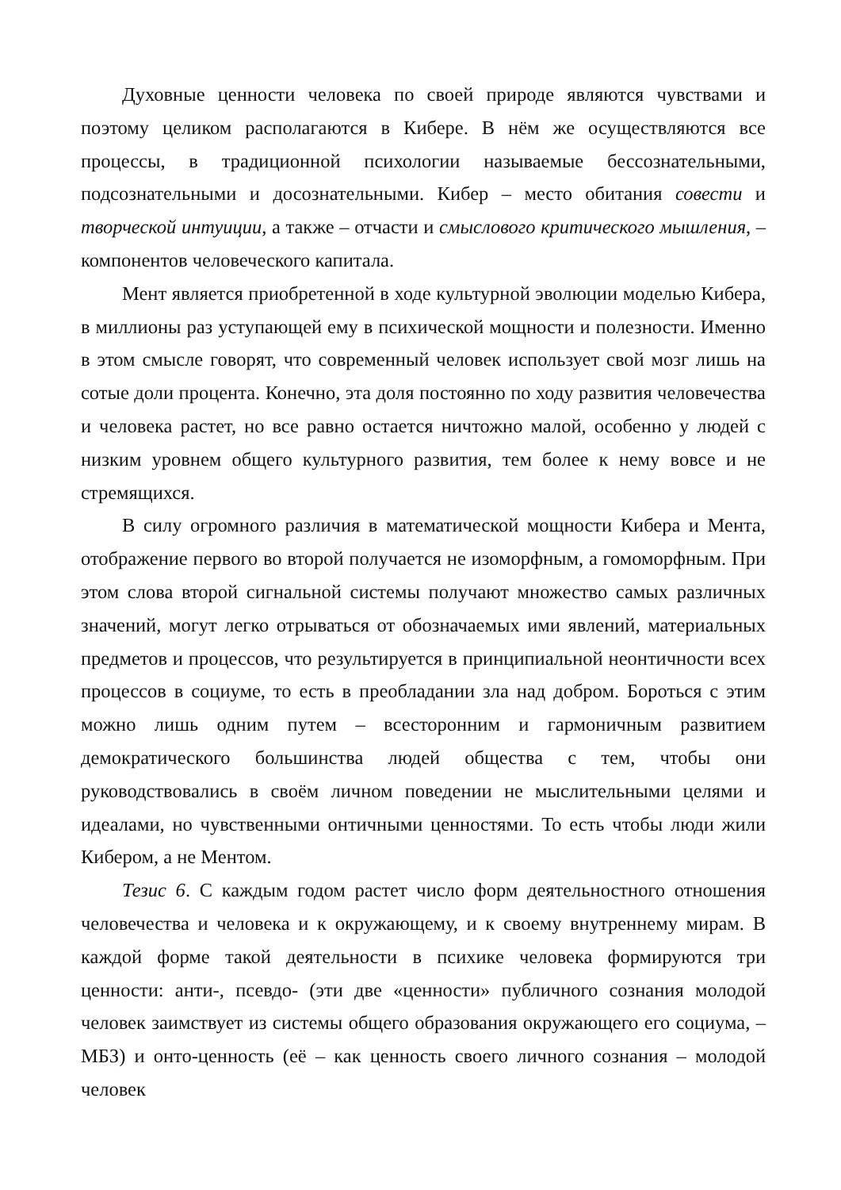Духовные ценности человека по своей природе являются чувствами и поэтому целиком располагаются в Кибере. В нём же осуществляются все процессы, в традиционной психологии называемые бессознательными, подсознательными и досознательными. Кибер – место обитания совести и творческой интуиции, а также – отчасти и смыслового критического мышления, – компонентов человеческого капитала.
Мент является приобретенной в ходе культурной эволюции моделью Кибера, в миллионы раз уступающей ему в психической мощности и полезности. Именно в этом смысле говорят, что современный человек использует свой мозг лишь на сотые доли процента. Конечно, эта доля постоянно по ходу развития человечества и человека растет, но все равно остается ничтожно малой, особенно у людей с низким уровнем общего культурного развития, тем более к нему вовсе и не стремящихся.
В силу огромного различия в математической мощности Кибера и Мента, отображение первого во второй получается не изоморфным, а гомоморфным. При этом слова второй сигнальной системы получают множество самых различных значений, могут легко отрываться от обозначаемых ими явлений, материальных предметов и процессов, что результируется в принципиальной неонтичности всех процессов в социуме, то есть в преобладании зла над добром. Бороться с этим можно лишь одним путем – всесторонним и гармоничным развитием демократического большинства людей общества с тем, чтобы они руководствовались в своём личном поведении не мыслительными целями и идеалами, но чувственными онтичными ценностями. То есть чтобы люди жили Кибером, а не Ментом.
Тезис 6. С каждым годом растет число форм деятельностного отношения человечества и человека и к окружающему, и к своему внутреннему мирам. В каждой форме такой деятельности в психике человека формируются три ценности: анти-, псевдо- (эти две «ценности» публичного сознания молодой человек заимствует из системы общего образования окружающего его социума, – МБЗ) и онто-ценность (её – как ценность своего личного сознания – молодой человек